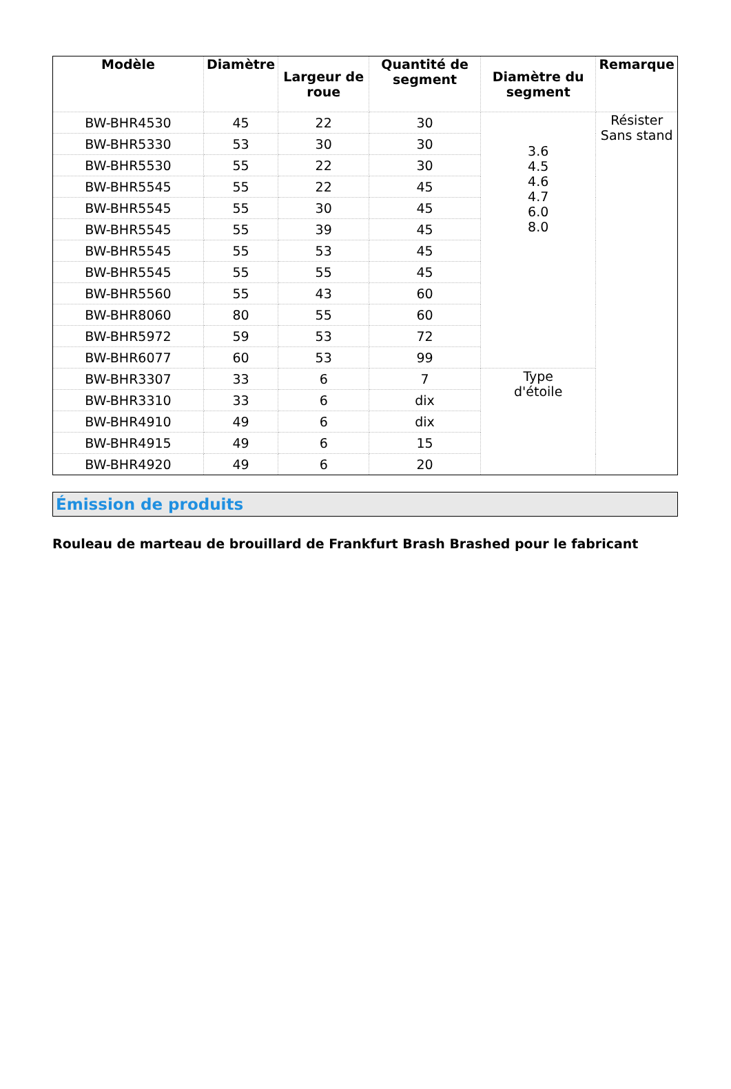| Modèle | Diamètre | Largeur de roue | Quantité de segment | Diamètre du segment | Remarque |
| --- | --- | --- | --- | --- | --- |
| BW-BHR4530 | 45 | 22 | 30 | 3.6 4.5 4.6 4.7 6.0 8.0 | Résister Sans stand |
| BW-BHR5330 | 53 | 30 | 30 | | |
| BW-BHR5530 | 55 | 22 | 30 | | |
| BW-BHR5545 | 55 | 22 | 45 | | |
| BW-BHR5545 | 55 | 30 | 45 | | |
| BW-BHR5545 | 55 | 39 | 45 | | |
| BW-BHR5545 | 55 | 53 | 45 | | |
| BW-BHR5545 | 55 | 55 | 45 | | |
| BW-BHR5560 | 55 | 43 | 60 | | |
| BW-BHR8060 | 80 | 55 | 60 | | |
| BW-BHR5972 | 59 | 53 | 72 | | |
| BW-BHR6077 | 60 | 53 | 99 | | |
| BW-BHR3307 | 33 | 6 | 7 | Type d'étoile | |
| BW-BHR3310 | 33 | 6 | dix | | |
| BW-BHR4910 | 49 | 6 | dix | | |
| BW-BHR4915 | 49 | 6 | 15 | | |
| BW-BHR4920 | 49 | 6 | 20 | | |
Émission de produits
Rouleau de marteau de brouillard de Frankfurt Brash Brashed pour le fabricant